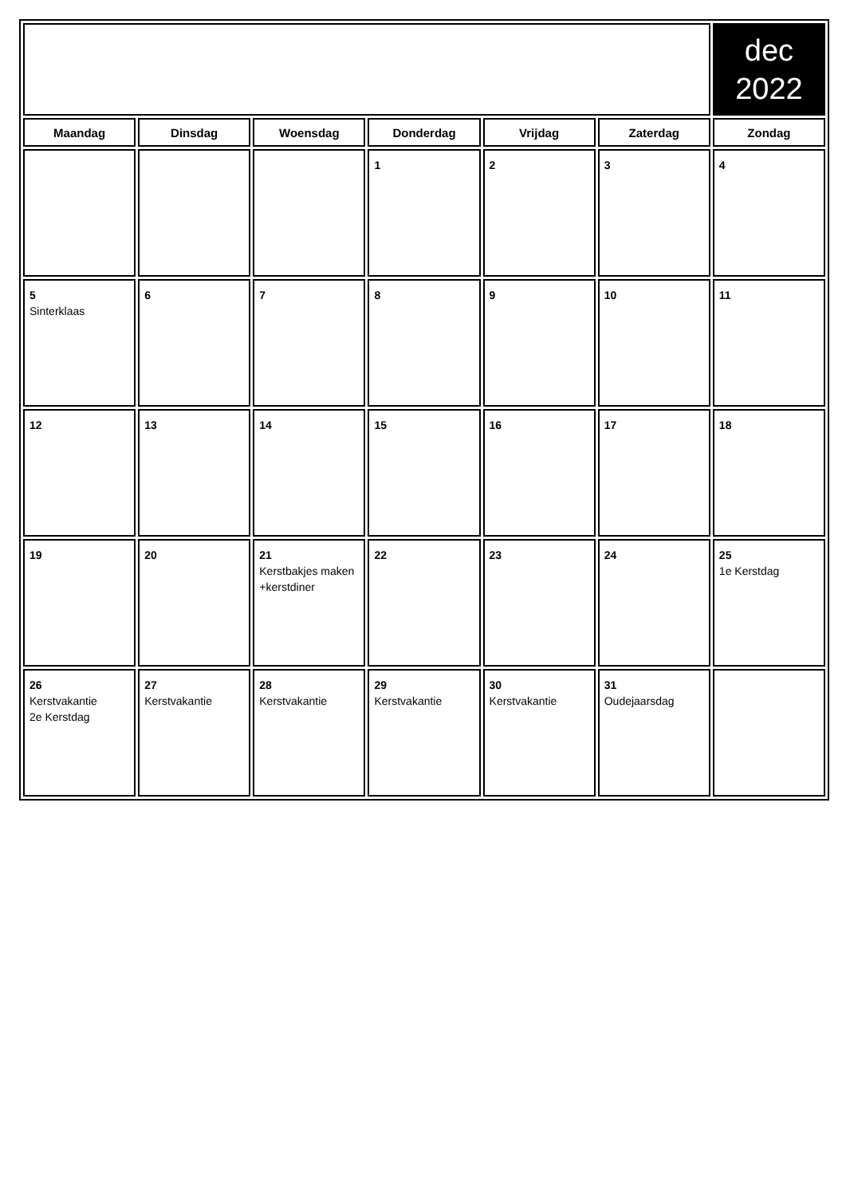| | | | | | | dec 2022 |
| Maandag | Dinsdag | Woensdag | Donderdag | Vrijdag | Zaterdag | Zondag |
| | | | 1 | 2 | 3 | 4 |
| 5 Sinterklaas | 6 | 7 | 8 | 9 | 10 | 11 |
| 12 | 13 | 14 | 15 | 16 | 17 | 18 |
| 19 | 20 | 21 Kerstbakjes maken +kerstdiner | 22 | 23 | 24 | 25 1e Kerstdag |
| 26 Kerstvakantie 2e Kerstdag | 27 Kerstvakantie | 28 Kerstvakantie | 29 Kerstvakantie | 30 Kerstvakantie | 31 Oudejaarsdag | |